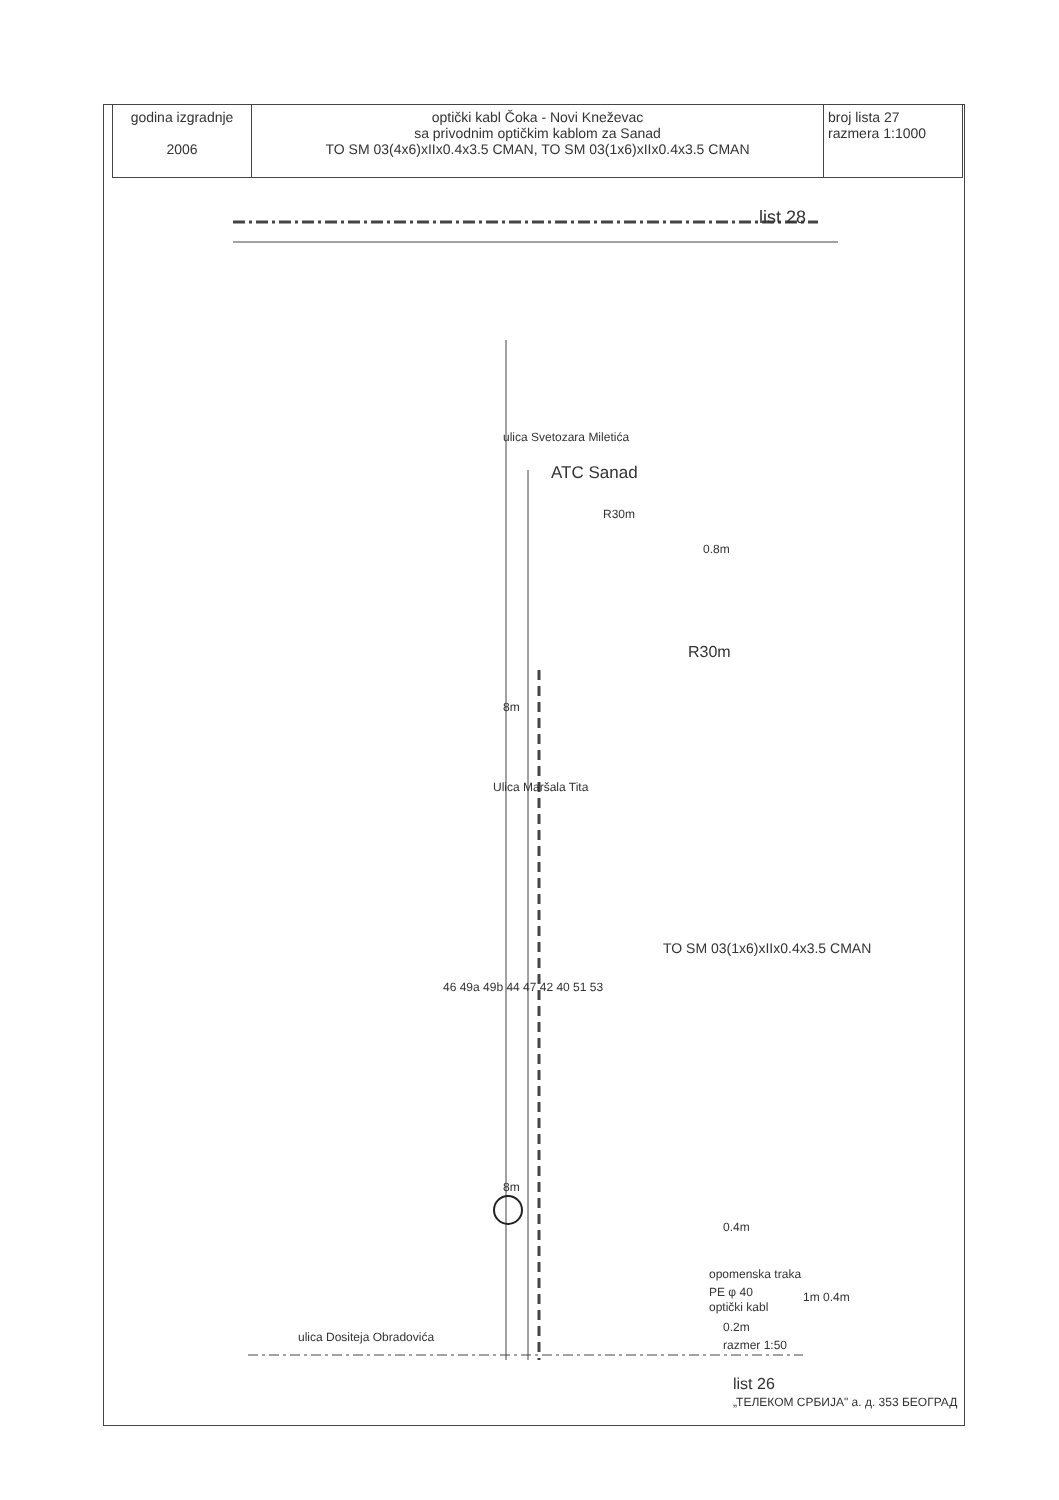| godina izgradnje 2006 | optički kabl Čoka - Novi Kneževac sa privodnim optičkim kablom za Sanad TO SM 03(4x6)xIIx0.4x3.5 CMAN, TO SM 03(1x6)xIIx0.4x3.5 CMAN | broj lista 27 razmera 1:1000 |
list 28
ulica Svetozara Miletića
ATC Sanad
R30m
0.8m
R30m
8m
Ulica Maršala Tita
TO SM 03(1x6)xIIx0.4x3.5 CMAN
46 49a 49b 44 47 42 40 51 53
8m
0.4m
opomenska traka
PE φ 40
optički kabl
1m 0.4m
0.2m
razmer 1:50
ulica Dositeja Obradovića
list 26
„ТЕЛЕКОМ СРБИЈА" а. д. 353 БЕОГРАД